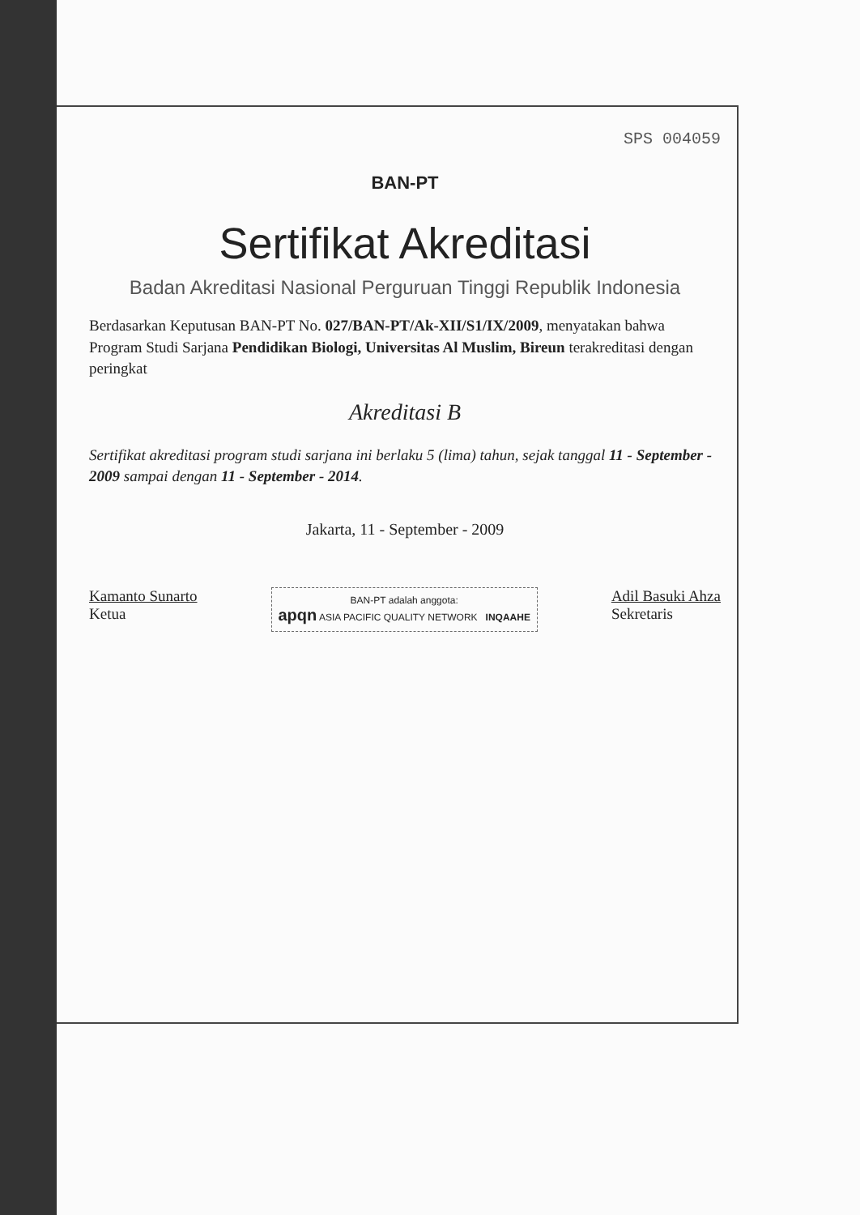SPS 004059
BAN-PT
Sertifikat Akreditasi
Badan Akreditasi Nasional Perguruan Tinggi Republik Indonesia
Berdasarkan Keputusan BAN-PT No. 027/BAN-PT/Ak-XII/S1/IX/2009, menyatakan bahwa Program Studi Sarjana Pendidikan Biologi, Universitas Al Muslim, Bireun terakreditasi dengan peringkat
Akreditasi B
Sertifikat akreditasi program studi sarjana ini berlaku 5 (lima) tahun, sejak tanggal 11 - September - 2009 sampai dengan 11 - September - 2014.
Jakarta, 11 - September - 2009
Kamanto Sunarto
Ketua
BAN-PT adalah anggota:
apqn ASIA PACIFIC QUALITY NETWORK INQAAHE
Adil Basuki Ahza
Sekretaris